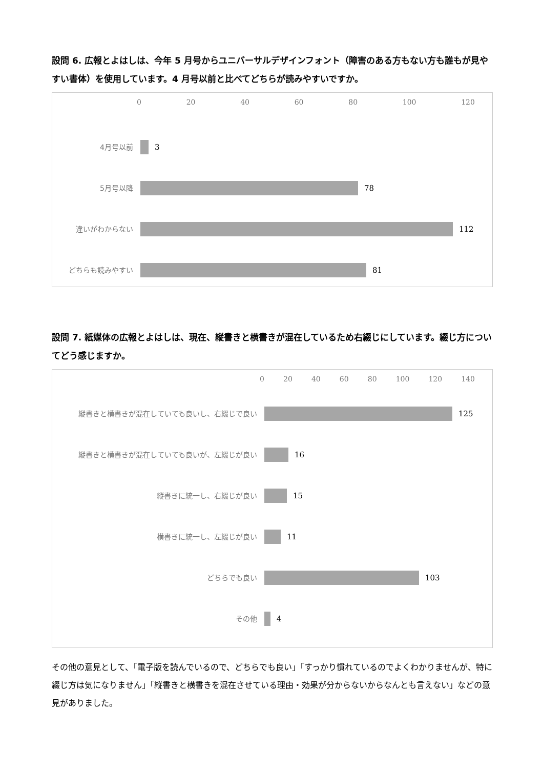設問 6. 広報とよはしは、今年 5 月号からユニバーサルデザインフォント（障害のある方もない方も誰もが見やすい書体）を使用しています。4 月号以前と比べてどちらが読みやすいですか。
0 20 40 60 80 100 120
4月号以前
3
5月号以降
78
違いがわからない
112
どちらも読みやすい
81
設問 7. 紙媒体の広報とよはしは、現在、縦書きと横書きが混在しているため右綴じにしています。綴じ方についてどう感じますか。
0 20 40 60 80 100 120 140
縦書きと横書きが混在していても良いし、右綴じで良い
125
縦書きと横書きが混在していても良いが、左綴じが良い
16
縦書きに統一し、右綴じが良い
15
横書きに統一し、左綴じが良い
11
どちらでも良い
103
その他
4
その他の意見として、「電子版を読んでいるので、どちらでも良い」「すっかり慣れているのでよくわかりませんが、特に綴じ方は気になりません」「縦書きと横書きを混在させている理由・効果が分からないからなんとも言えない」などの意見がありました。